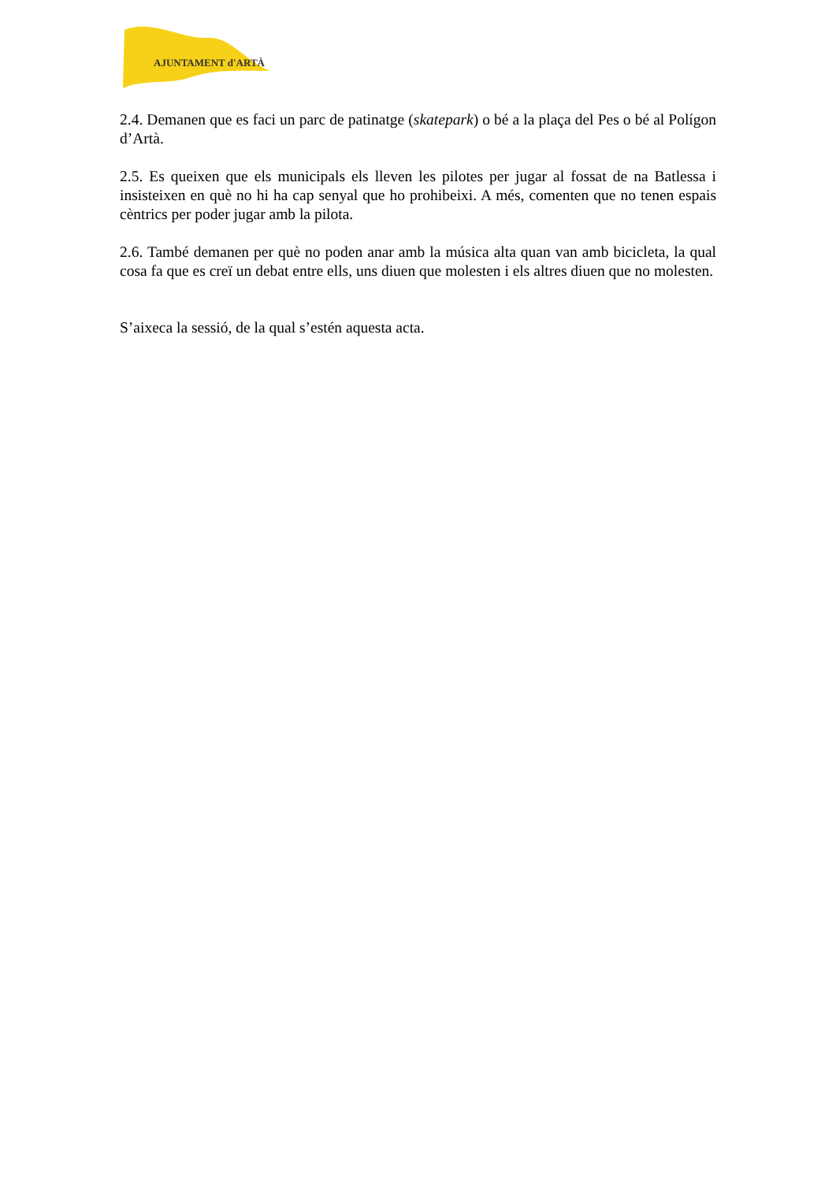AJUNTAMENT d'ARTÀ
2.4. Demanen que es faci un parc de patinatge (skatepark) o bé a la plaça del Pes o bé al Polígon d’Artà.
2.5. Es queixen que els municipals els lleven les pilotes per jugar al fossat de na Batlessa i insisteixen en què no hi ha cap senyal que ho prohibeixi. A més, comenten que no tenen espais cèntrics per poder jugar amb la pilota.
2.6. També demanen per què no poden anar amb la música alta quan van amb bicicleta, la qual cosa fa que es creï un debat entre ells, uns diuen que molesten i els altres diuen que no molesten.
S’aixeca la sessió, de la qual s’estén aquesta acta.